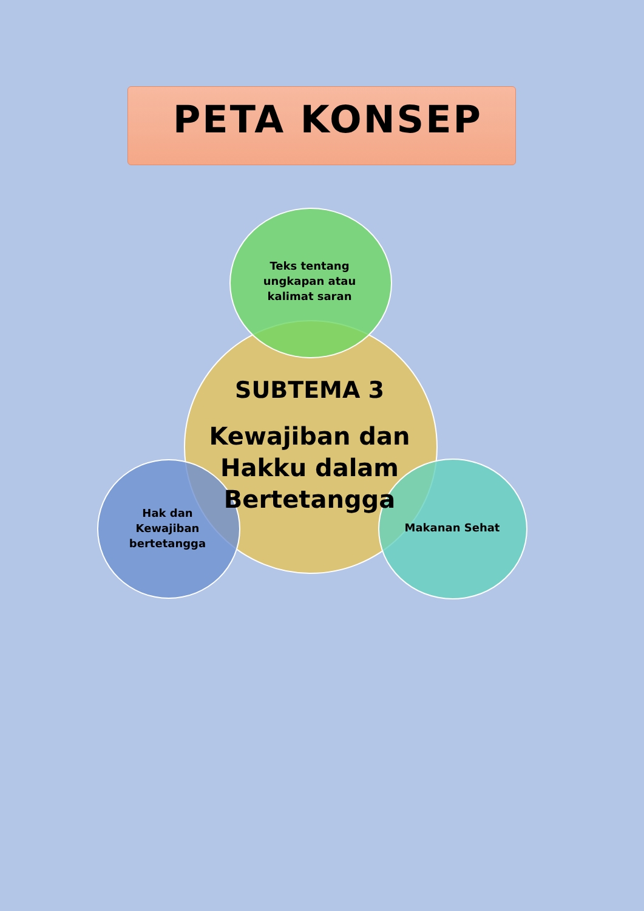PETA KONSEP
Teks tentang ungkapan atau kalimat saran
SUBTEMA 3
Kewajiban dan Hakku dalam Bertetangga
Hak dan Kewajiban bertetangga
Makanan Sehat